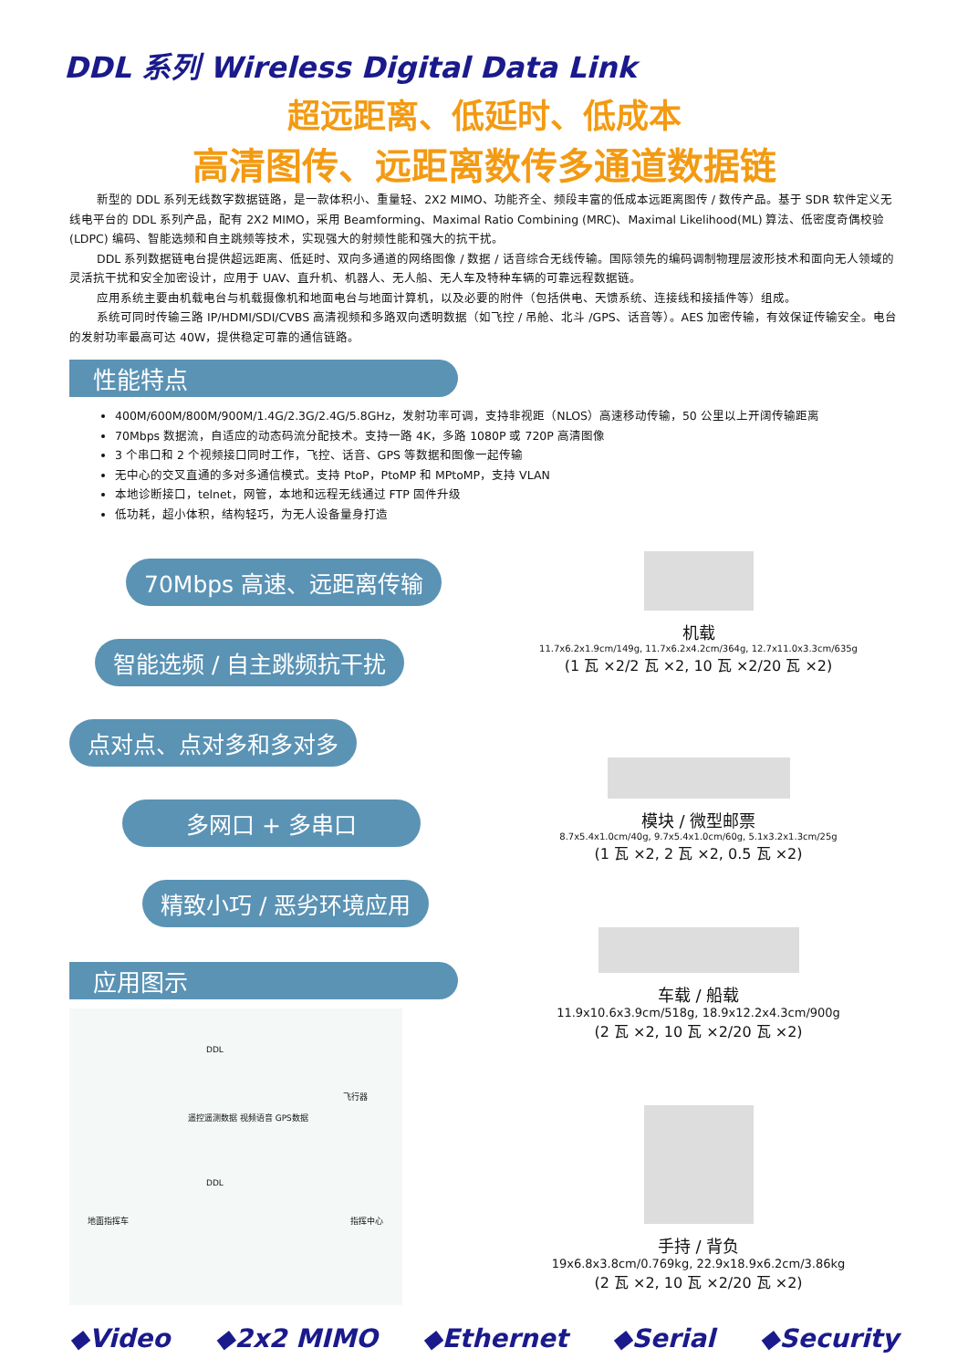DDL 系列 Wireless Digital Data Link
超远距离、低延时、低成本
高清图传、远距离数传多通道数据链
新型的 DDL 系列无线数字数据链路，是一款体积小、重量轻、2X2 MIMO、功能齐全、频段丰富的低成本远距离图传 / 数传产品。基于 SDR 软件定义无线电平台的 DDL 系列产品，配有 2X2 MIMO，采用 Beamforming、Maximal Ratio Combining (MRC)、Maximal Likelihood(ML) 算法、低密度奇偶校验 (LDPC) 编码、智能选频和自主跳频等技术，实现强大的射频性能和强大的抗干扰。
DDL 系列数据链电台提供超远距离、低延时、双向多通道的网络图像 / 数据 / 话音综合无线传输。国际领先的编码调制物理层波形技术和面向无人领域的灵活抗干扰和安全加密设计，应用于 UAV、直升机、机器人、无人船、无人车及特种车辆的可靠远程数据链。
应用系统主要由机载电台与机载摄像机和地面电台与地面计算机，以及必要的附件（包括供电、天馈系统、连接线和接插件等）组成。
系统可同时传输三路 IP/HDMI/SDI/CVBS 高清视频和多路双向透明数据（如飞控 / 吊舱、北斗 /GPS、话音等）。AES 加密传输，有效保证传输安全。电台的发射功率最高可达 40W，提供稳定可靠的通信链路。
性能特点
400M/600M/800M/900M/1.4G/2.3G/2.4G/5.8GHz，发射功率可调，支持非视距（NLOS）高速移动传输，50 公里以上开阔传输距离
70Mbps 数据流，自适应的动态码流分配技术。支持一路 4K，多路 1080P 或 720P 高清图像
3 个串口和 2 个视频接口同时工作，飞控、话音、GPS 等数据和图像一起传输
无中心的交叉直通的多对多通信模式。支持 PtoP，PtoMP 和 MPtoMP，支持 VLAN
本地诊断接口，telnet，网管，本地和远程无线通过 FTP 固件升级
低功耗，超小体积，结构轻巧，为无人设备量身打造
70Mbps 高速、远距离传输
智能选频 / 自主跳频抗干扰
点对点、点对多和多对多
多网口 + 多串口
精致小巧 / 恶劣环境应用
应用图示
DDL
飞行器
遥控遥测数据 视频语音 GPS数据
DDL
地面指挥车 指挥中心
机载
11.7x6.2x1.9cm/149g, 11.7x6.2x4.2cm/364g, 12.7x11.0x3.3cm/635g
(1 瓦 ×2/2 瓦 ×2, 10 瓦 ×2/20 瓦 ×2)
模块 / 微型邮票
8.7x5.4x1.0cm/40g, 9.7x5.4x1.0cm/60g, 5.1x3.2x1.3cm/25g
(1 瓦 ×2, 2 瓦 ×2, 0.5 瓦 ×2)
车载 / 船载
11.9x10.6x3.9cm/518g, 18.9x12.2x4.3cm/900g
(2 瓦 ×2, 10 瓦 ×2/20 瓦 ×2)
手持 / 背负
19x6.8x3.8cm/0.769kg, 22.9x18.9x6.2cm/3.86kg
(2 瓦 ×2, 10 瓦 ×2/20 瓦 ×2)
◆Video ◆2x2 MIMO ◆Ethernet ◆Serial ◆Security